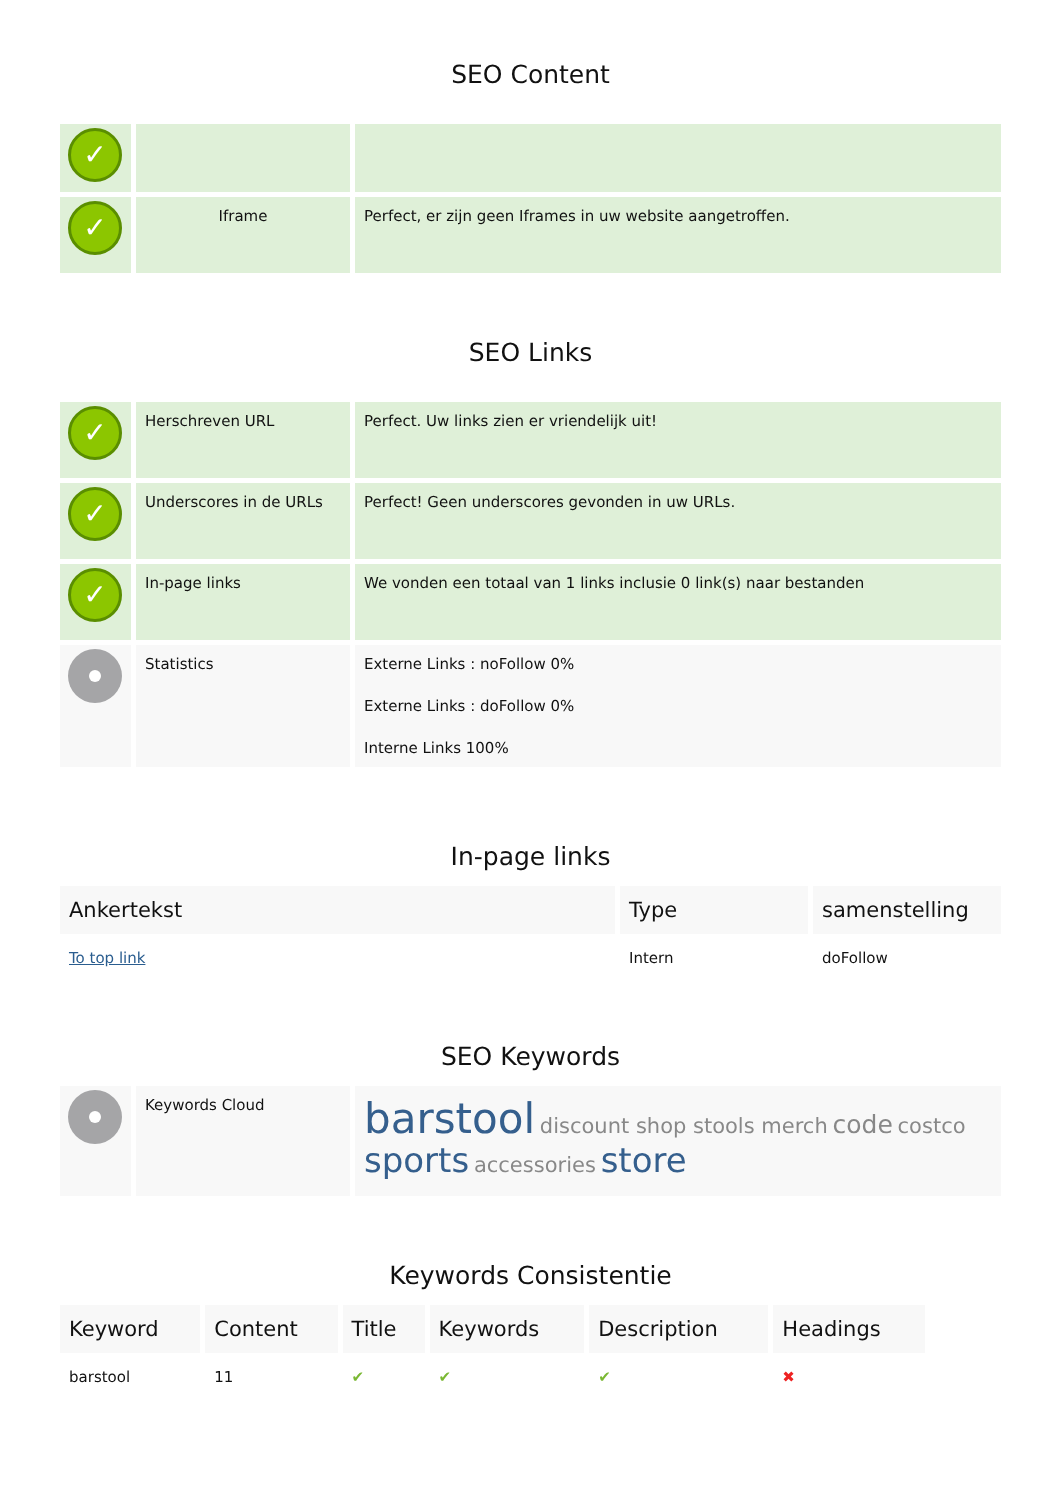SEO Content
| ✓ | | |
| ✓ | Iframe | Perfect, er zijn geen Iframes in uw website aangetroffen. |
SEO Links
| ✓ | Herschreven URL | Perfect. Uw links zien er vriendelijk uit! |
| ✓ | Underscores in de URLs | Perfect! Geen underscores gevonden in uw URLs. |
| ✓ | In-page links | We vonden een totaal van 1 links inclusie 0 link(s) naar bestanden |
| | Statistics | Externe Links : noFollow 0% Externe Links : doFollow 0% Interne Links 100% |
In-page links
| Ankertekst | Type | samenstelling |
| --- | --- | --- |
| To top link | Intern | doFollow |
SEO Keywords
| | Keywords Cloud | barstool discount shop stools merch code costco sports accessories store |
Keywords Consistentie
| Keyword | Content | Title | Keywords | Description | Headings |
| --- | --- | --- | --- | --- | --- |
| barstool | 11 | ✔ | ✔ | ✔ | ✖ |